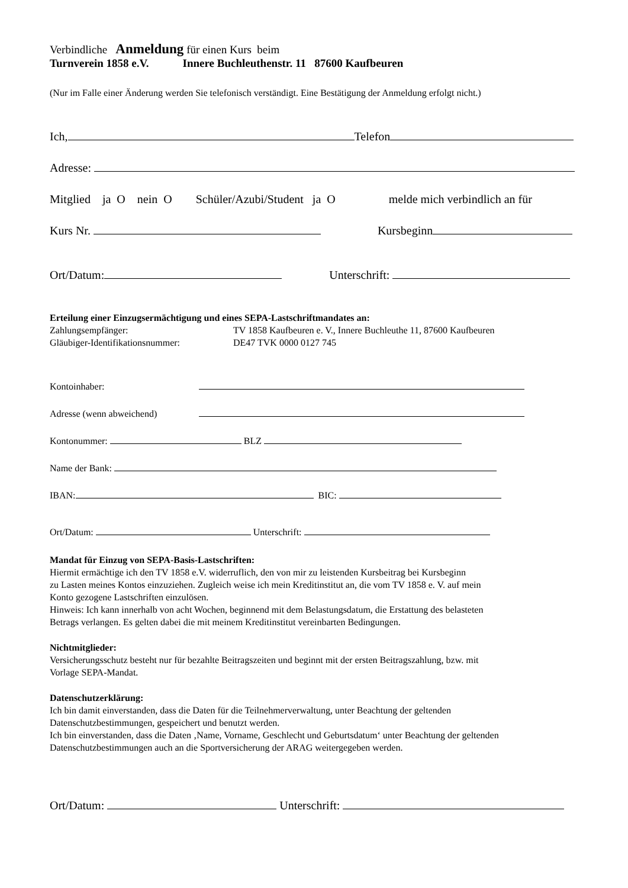Verbindliche Anmeldung für einen Kurs beim
Turnverein 1858 e.V. Innere Buchleuthenstr. 11 87600 Kaufbeuren
(Nur im Falle einer Änderung werden Sie telefonisch verständigt. Eine Bestätigung der Anmeldung erfolgt nicht.)
Ich, Telefon
Adresse:
Mitglied ja O nein O Schüler/Azubi/Student ja O melde mich verbindlich an für
Kurs Nr. Kursbeginn
Ort/Datum: Unterschrift:
Erteilung einer Einzugsermächtigung und eines SEPA-Lastschriftmandates an:
Zahlungsempfänger: TV 1858 Kaufbeuren e. V., Innere Buchleuthe 11, 87600 Kaufbeuren
Gläubiger-Identifikationsnummer: DE47 TVK 0000 0127 745
Kontoinhaber:
Adresse (wenn abweichend)
Kontonummer: BLZ
Name der Bank:
IBAN: BIC:
Ort/Datum: Unterschrift:
Mandat für Einzug von SEPA-Basis-Lastschriften:
Hiermit ermächtige ich den TV 1858 e.V. widerruflich, den von mir zu leistenden Kursbeitrag bei Kursbeginn
zu Lasten meines Kontos einzuziehen. Zugleich weise ich mein Kreditinstitut an, die vom TV 1858 e. V. auf mein
Konto gezogene Lastschriften einzulösen.
Hinweis: Ich kann innerhalb von acht Wochen, beginnend mit dem Belastungsdatum, die Erstattung des belasteten
Betrags verlangen. Es gelten dabei die mit meinem Kreditinstitut vereinbarten Bedingungen.
Nichtmitglieder:
Versicherungsschutz besteht nur für bezahlte Beitragszeiten und beginnt mit der ersten Beitragszahlung, bzw. mit
Vorlage SEPA-Mandat.
Datenschutzerklärung:
Ich bin damit einverstanden, dass die Daten für die Teilnehmerverwaltung, unter Beachtung der geltenden
Datenschutzbestimmungen, gespeichert und benutzt werden.
Ich bin einverstanden, dass die Daten ‚Name, Vorname, Geschlecht und Geburtsdatum‘ unter Beachtung der geltenden
Datenschutzbestimmungen auch an die Sportversicherung der ARAG weitergegeben werden.
Ort/Datum: Unterschrift: